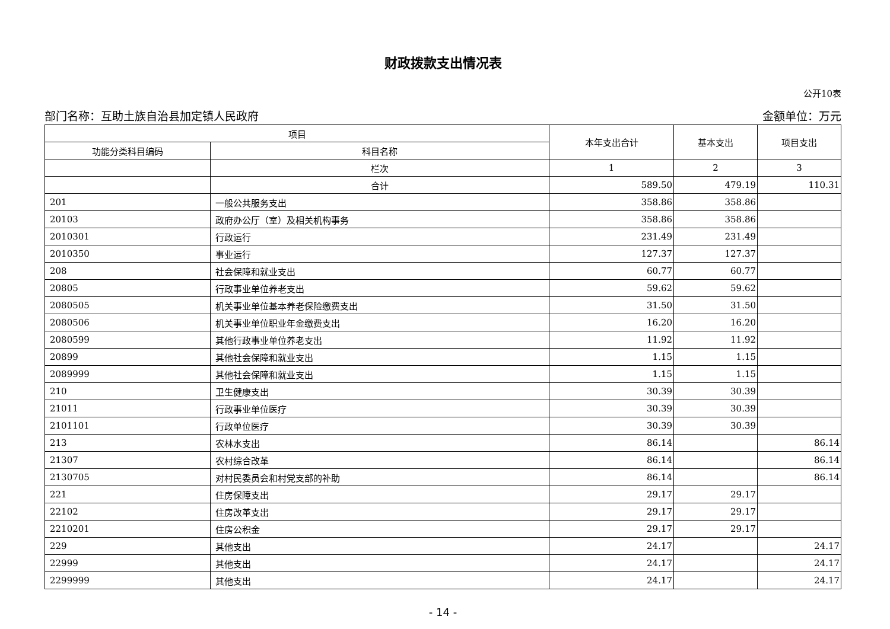财政拨款支出情况表
公开10表
部门名称：互助土族自治县加定镇人民政府 金额单位：万元
| 项目 | | 本年支出合计 | 基本支出 | 项目支出 |
| --- | --- | --- | --- | --- |
| 功能分类科目编码 | 科目名称 | | | |
| | 栏次 | 1 | 2 | 3 |
| | 合计 | 589.50 | 479.19 | 110.31 |
| 201 | 一般公共服务支出 | 358.86 | 358.86 | |
| 20103 | 政府办公厅（室）及相关机构事务 | 358.86 | 358.86 | |
| 2010301 | 行政运行 | 231.49 | 231.49 | |
| 2010350 | 事业运行 | 127.37 | 127.37 | |
| 208 | 社会保障和就业支出 | 60.77 | 60.77 | |
| 20805 | 行政事业单位养老支出 | 59.62 | 59.62 | |
| 2080505 | 机关事业单位基本养老保险缴费支出 | 31.50 | 31.50 | |
| 2080506 | 机关事业单位职业年金缴费支出 | 16.20 | 16.20 | |
| 2080599 | 其他行政事业单位养老支出 | 11.92 | 11.92 | |
| 20899 | 其他社会保障和就业支出 | 1.15 | 1.15 | |
| 2089999 | 其他社会保障和就业支出 | 1.15 | 1.15 | |
| 210 | 卫生健康支出 | 30.39 | 30.39 | |
| 21011 | 行政事业单位医疗 | 30.39 | 30.39 | |
| 2101101 | 行政单位医疗 | 30.39 | 30.39 | |
| 213 | 农林水支出 | 86.14 | | 86.14 |
| 21307 | 农村综合改革 | 86.14 | | 86.14 |
| 2130705 | 对村民委员会和村党支部的补助 | 86.14 | | 86.14 |
| 221 | 住房保障支出 | 29.17 | 29.17 | |
| 22102 | 住房改革支出 | 29.17 | 29.17 | |
| 2210201 | 住房公积金 | 29.17 | 29.17 | |
| 229 | 其他支出 | 24.17 | | 24.17 |
| 22999 | 其他支出 | 24.17 | | 24.17 |
| 2299999 | 其他支出 | 24.17 | | 24.17 |
- 14 -